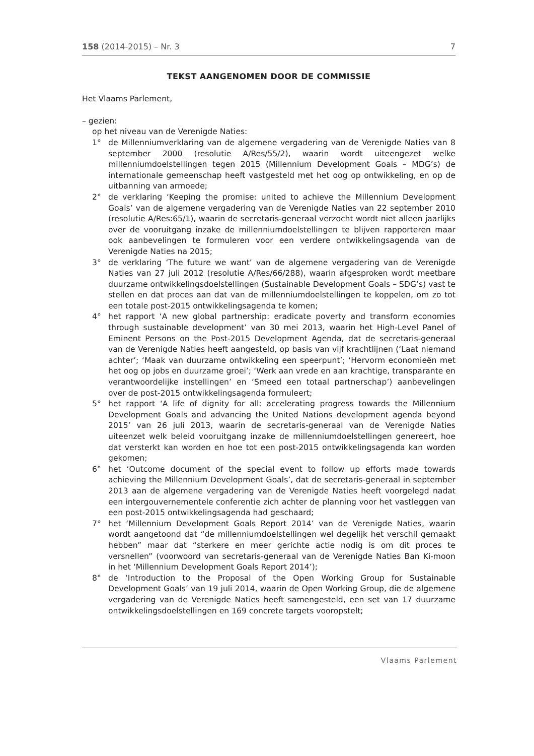158 (2014-2015) – Nr. 3 7
TEKST AANGENOMEN DOOR DE COMMISSIE
Het Vlaams Parlement,
– gezien:
op het niveau van de Verenigde Naties:
1° de Millenniumverklaring van de algemene vergadering van de Verenigde Naties van 8 september 2000 (resolutie A/Res/55/2), waarin wordt uiteengezet welke millenniumdoelstellingen tegen 2015 (Millennium Development Goals – MDG’s) de internationale gemeenschap heeft vastgesteld met het oog op ontwikkeling, en op de uitbanning van armoede;
2° de verklaring ‘Keeping the promise: united to achieve the Millennium Development Goals’ van de algemene vergadering van de Verenigde Naties van 22 september 2010 (resolutie A/Res:65/1), waarin de secretaris-generaal verzocht wordt niet alleen jaarlijks over de vooruitgang inzake de millenniumdoelstellingen te blijven rapporteren maar ook aanbevelingen te formuleren voor een verdere ontwikkelingsagenda van de Verenigde Naties na 2015;
3° de verklaring ‘The future we want’ van de algemene vergadering van de Verenigde Naties van 27 juli 2012 (resolutie A/Res/66/288), waarin afgesproken wordt meetbare duurzame ontwikkelingsdoelstellingen (Sustainable Development Goals – SDG’s) vast te stellen en dat proces aan dat van de millenniumdoelstellingen te koppelen, om zo tot een totale post-2015 ontwikkelingsagenda te komen;
4° het rapport ‘A new global partnership: eradicate poverty and transform economies through sustainable development’ van 30 mei 2013, waarin het High-Level Panel of Eminent Persons on the Post-2015 Development Agenda, dat de secretaris-generaal van de Verenigde Naties heeft aangesteld, op basis van vijf krachtlijnen (‘Laat niemand achter’; ‘Maak van duurzame ontwikkeling een speerpunt’; ‘Hervorm economieën met het oog op jobs en duurzame groei’; ‘Werk aan vrede en aan krachtige, transparante en verantwoordelijke instellingen’ en ‘Smeed een totaal partnerschap’) aanbevelingen over de post-2015 ontwikkelingsagenda formuleert;
5° het rapport ‘A life of dignity for all: accelerating progress towards the Millennium Development Goals and advancing the United Nations development agenda beyond 2015’ van 26 juli 2013, waarin de secretaris-generaal van de Verenigde Naties uiteenzet welk beleid vooruitgang inzake de millenniumdoelstellingen genereert, hoe dat versterkt kan worden en hoe tot een post-2015 ontwikkelingsagenda kan worden gekomen;
6° het ‘Outcome document of the special event to follow up efforts made towards achieving the Millennium Development Goals’, dat de secretaris-generaal in september 2013 aan de algemene vergadering van de Verenigde Naties heeft voorgelegd nadat een intergouvernementele conferentie zich achter de planning voor het vastleggen van een post-2015 ontwikkelingsagenda had geschaard;
7° het ‘Millennium Development Goals Report 2014’ van de Verenigde Naties, waarin wordt aangetoond dat “de millenniumdoelstellingen wel degelijk het verschil gemaakt hebben” maar dat “sterkere en meer gerichte actie nodig is om dit proces te versnellen” (voorwoord van secretaris-generaal van de Verenigde Naties Ban Ki-moon in het ‘Millennium Development Goals Report 2014’);
8° de ‘Introduction to the Proposal of the Open Working Group for Sustainable Development Goals’ van 19 juli 2014, waarin de Open Working Group, die de algemene vergadering van de Verenigde Naties heeft samengesteld, een set van 17 duurzame ontwikkelingsdoelstellingen en 169 concrete targets vooropstelt;
Vlaams Parlement